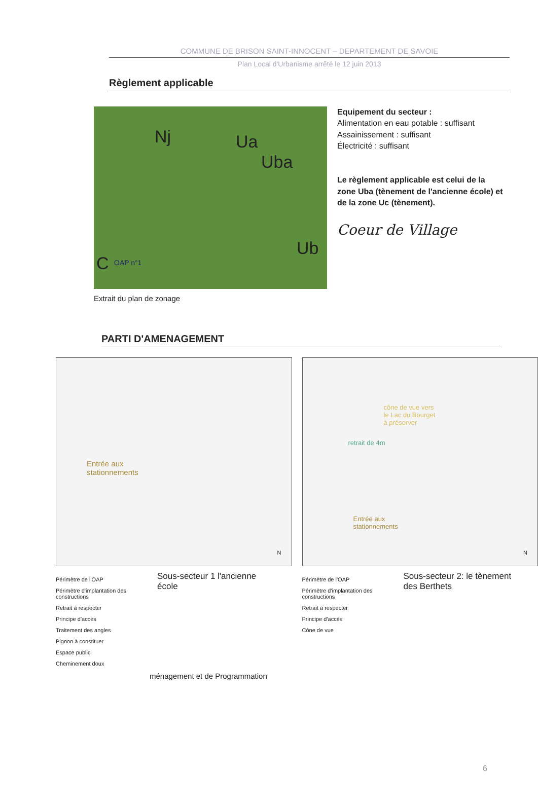COMMUNE DE BRISON SAINT-INNOCENT – DEPARTEMENT DE SAVOIE
Plan Local d'Urbanisme arrêté le 12 juin 2013
Règlement applicable
Nj Ua
Uba
Ub
C OAP n°1
Equipement du secteur :
Alimentation en eau potable : suffisant
Assainissement : suffisant
Électricité : suffisant
Le règlement applicable est celui de la zone Uba (tènement de l'ancienne école) et de la zone Uc (tènement).
Coeur de Village
Extrait du plan de zonage
PARTI D'AMENAGEMENT
Entrée aux
stationnements
N
Périmètre de l'OAP
Périmètre d'implantation des constructions
Retrait à respecter
Principe d'accès
Traitement des angles
Pignon à constituer
Espace public
Cheminement doux
Sous-secteur 1 l'ancienne école
cône de vue vers
le Lac du Bourget
à préserver
retrait de 4m
Entrée aux
stationnements
N
Périmètre de l'OAP
Périmètre d'implantation des constructions
Retrait à respecter
Principe d'accès
Cône de vue
Sous-secteur 2: le tènement des Berthets
ménagement et de Programmation
6